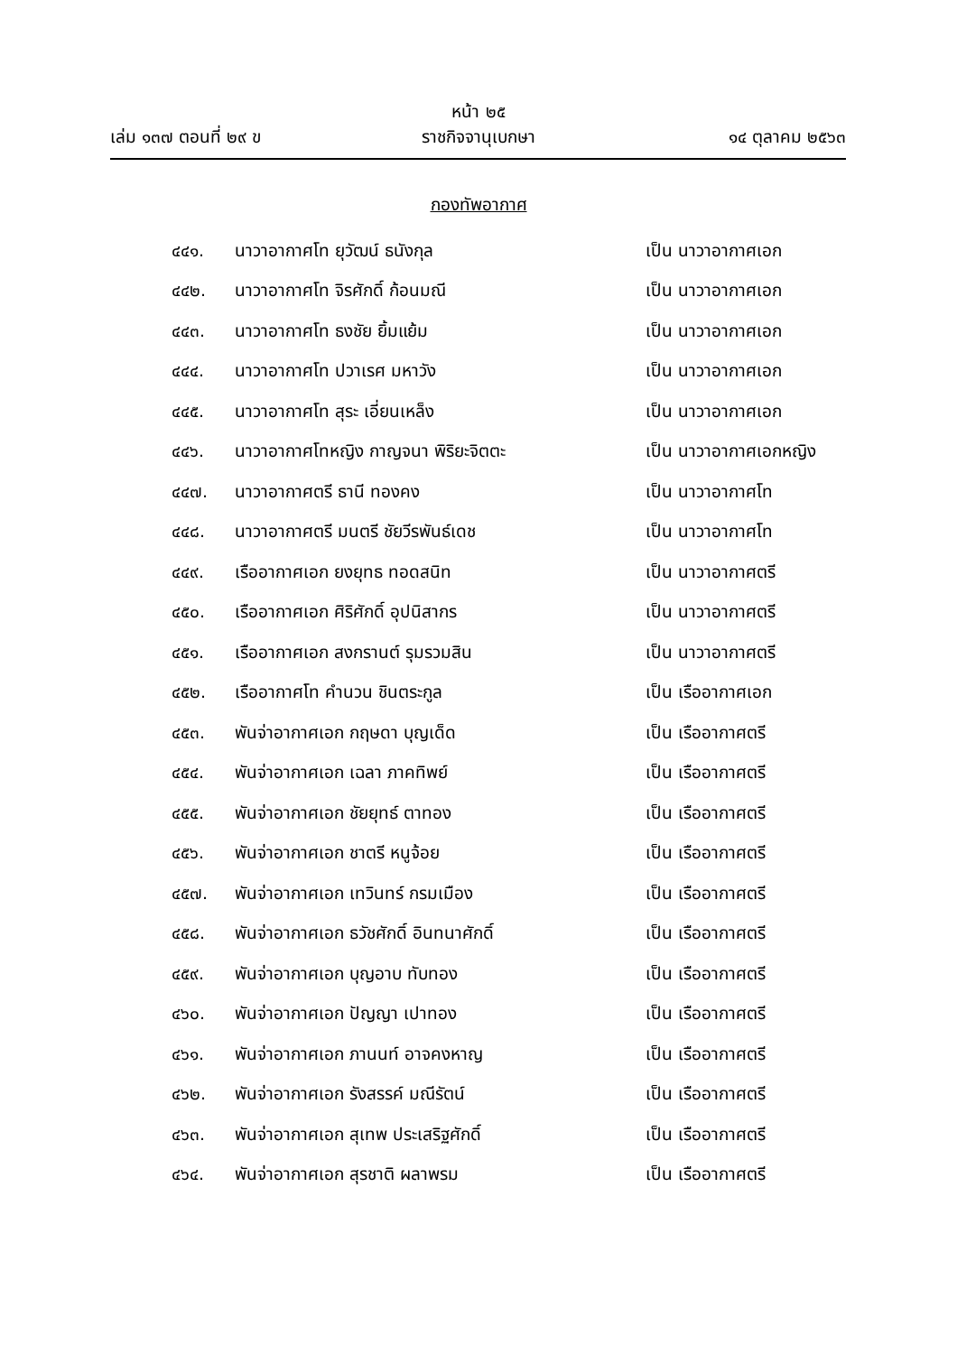หน้า ๒๕
เล่ม ๑๓๗ ตอนที่ ๒๙ ข ราชกิจจานุเบกษา ๑๔ ตุลาคม ๒๕๖๓
กองทัพอากาศ
๔๔๑. นาวาอากาศโท ยุวัฒน์ ธนังกุล เป็น นาวาอากาศเอก
๔๔๒. นาวาอากาศโท จิรศักดิ์ ก้อนมณี เป็น นาวาอากาศเอก
๔๔๓. นาวาอากาศโท ธงชัย ยิ้มแย้ม เป็น นาวาอากาศเอก
๔๔๔. นาวาอากาศโท ปวาเรศ มหาวัง เป็น นาวาอากาศเอก
๔๔๕. นาวาอากาศโท สุระ เอี่ยนเหล็ง เป็น นาวาอากาศเอก
๔๔๖. นาวาอากาศโทหญิง กาญจนา พิริยะจิตตะ เป็น นาวาอากาศเอกหญิง
๔๔๗. นาวาอากาศตรี ธานี ทองคง เป็น นาวาอากาศโท
๔๔๘. นาวาอากาศตรี มนตรี ชัยวีรพันธ์เดช เป็น นาวาอากาศโท
๔๔๙. เรืออากาศเอก ยงยุทธ ทอดสนิท เป็น นาวาอากาศตรี
๔๕๐. เรืออากาศเอก ศิริศักดิ์ อุปนิสากร เป็น นาวาอากาศตรี
๔๕๑. เรืออากาศเอก สงกรานต์ รุมรวมสิน เป็น นาวาอากาศตรี
๔๕๒. เรืออากาศโท คำนวน ชินตระกูล เป็น เรืออากาศเอก
๔๕๓. พันจ่าอากาศเอก กฤษดา บุญเด็ด เป็น เรืออากาศตรี
๔๕๔. พันจ่าอากาศเอก เฉลา ภาคทิพย์ เป็น เรืออากาศตรี
๔๕๕. พันจ่าอากาศเอก ชัยยุทธ์ ตาทอง เป็น เรืออากาศตรี
๔๕๖. พันจ่าอากาศเอก ชาตรี หนูจ้อย เป็น เรืออากาศตรี
๔๕๗. พันจ่าอากาศเอก เทวินทร์ กรมเมือง เป็น เรืออากาศตรี
๔๕๘. พันจ่าอากาศเอก ธวัชศักดิ์ อินทนาศักดิ์ เป็น เรืออากาศตรี
๔๕๙. พันจ่าอากาศเอก บุญอาบ ทับทอง เป็น เรืออากาศตรี
๔๖๐. พันจ่าอากาศเอก ปัญญา เปาทอง เป็น เรืออากาศตรี
๔๖๑. พันจ่าอากาศเอก ภานนท์ อาจคงหาญ เป็น เรืออากาศตรี
๔๖๒. พันจ่าอากาศเอก รังสรรค์ มณีรัตน์ เป็น เรืออากาศตรี
๔๖๓. พันจ่าอากาศเอก สุเทพ ประเสริฐศักดิ์ เป็น เรืออากาศตรี
๔๖๔. พันจ่าอากาศเอก สุรชาติ ผลาพรม เป็น เรืออากาศตรี